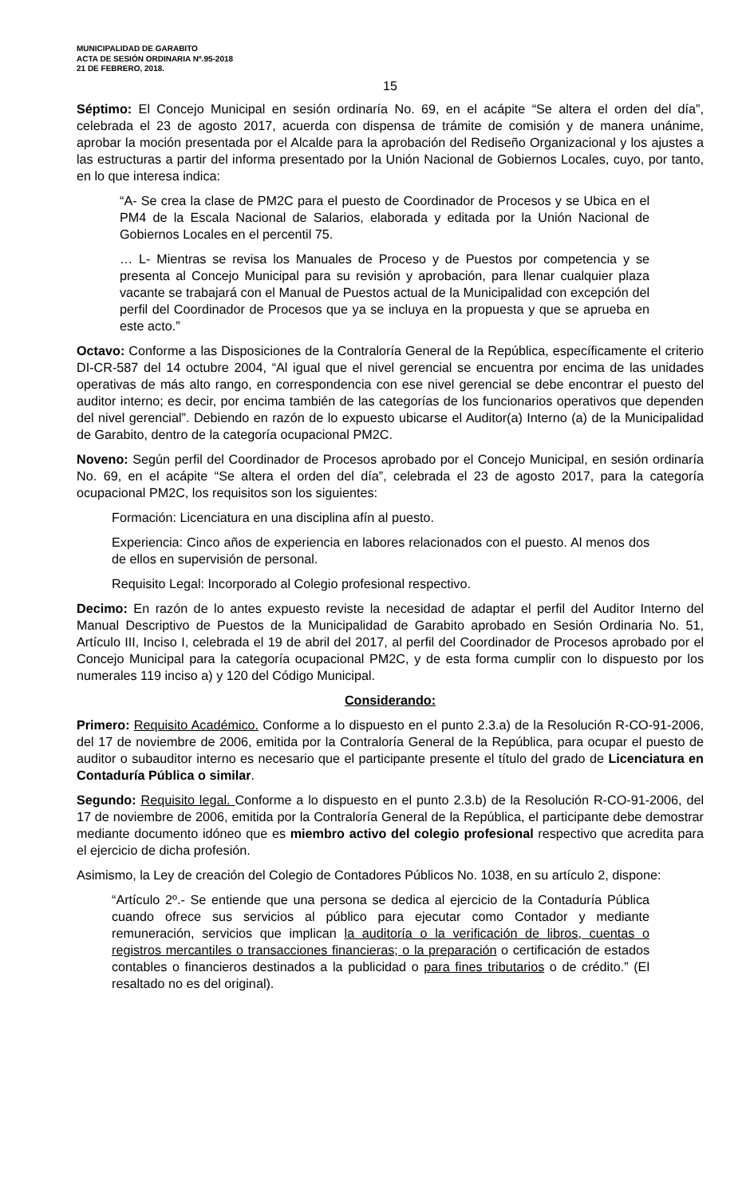MUNICIPALIDAD DE GARABITO
ACTA DE SESIÓN ORDINARIA Nº.95-2018
21 DE FEBRERO, 2018.
15
Séptimo: El Concejo Municipal en sesión ordinaría No. 69, en el acápite “Se altera el orden del día”, celebrada el 23 de agosto 2017, acuerda con dispensa de trámite de comisión y de manera unánime, aprobar la moción presentada por el Alcalde para la aprobación del Rediseño Organizacional y los ajustes a las estructuras a partir del informa presentado por la Unión Nacional de Gobiernos Locales, cuyo, por tanto, en lo que interesa indica:
“A- Se crea la clase de PM2C para el puesto de Coordinador de Procesos y se Ubica en el PM4 de la Escala Nacional de Salarios, elaborada y editada por la Unión Nacional de Gobiernos Locales en el percentil 75.
… L- Mientras se revisa los Manuales de Proceso y de Puestos por competencia y se presenta al Concejo Municipal para su revisión y aprobación, para llenar cualquier plaza vacante se trabajará con el Manual de Puestos actual de la Municipalidad con excepción del perfil del Coordinador de Procesos que ya se incluya en la propuesta y que se aprueba en este acto.”
Octavo: Conforme a las Disposiciones de la Contraloría General de la República, específicamente el criterio DI-CR-587 del 14 octubre 2004, “Al igual que el nivel gerencial se encuentra por encima de las unidades operativas de más alto rango, en correspondencia con ese nivel gerencial se debe encontrar el puesto del auditor interno; es decir, por encima también de las categorías de los funcionarios operativos que dependen del nivel gerencial”. Debiendo en razón de lo expuesto ubicarse el Auditor(a) Interno (a) de la Municipalidad de Garabito, dentro de la categoría ocupacional PM2C.
Noveno: Según perfil del Coordinador de Procesos aprobado por el Concejo Municipal, en sesión ordinaría No. 69, en el acápite “Se altera el orden del día”, celebrada el 23 de agosto 2017, para la categoría ocupacional PM2C, los requisitos son los siguientes:
Formación: Licenciatura en una disciplina afín al puesto.
Experiencia: Cinco años de experiencia en labores relacionados con el puesto. Al menos dos de ellos en supervisión de personal.
Requisito Legal: Incorporado al Colegio profesional respectivo.
Decimo: En razón de lo antes expuesto reviste la necesidad de adaptar el perfil del Auditor Interno del Manual Descriptivo de Puestos de la Municipalidad de Garabito aprobado en Sesión Ordinaria No. 51, Artículo III, Inciso I, celebrada el 19 de abril del 2017, al perfil del Coordinador de Procesos aprobado por el Concejo Municipal para la categoría ocupacional PM2C, y de esta forma cumplir con lo dispuesto por los numerales 119 inciso a) y 120 del Código Municipal.
Considerando:
Primero: Requisito Académico. Conforme a lo dispuesto en el punto 2.3.a) de la Resolución R-CO-91-2006, del 17 de noviembre de 2006, emitida por la Contraloría General de la República, para ocupar el puesto de auditor o subauditor interno es necesario que el participante presente el título del grado de Licenciatura en Contaduría Pública o similar.
Segundo: Requisito legal. Conforme a lo dispuesto en el punto 2.3.b) de la Resolución R-CO-91-2006, del 17 de noviembre de 2006, emitida por la Contraloría General de la República, el participante debe demostrar mediante documento idóneo que es miembro activo del colegio profesional respectivo que acredita para el ejercicio de dicha profesión.
Asimismo, la Ley de creación del Colegio de Contadores Públicos No. 1038, en su artículo 2, dispone:
“Artículo 2º.- Se entiende que una persona se dedica al ejercicio de la Contaduría Pública cuando ofrece sus servicios al público para ejecutar como Contador y mediante remuneración, servicios que implican la auditoría o la verificación de libros, cuentas o registros mercantiles o transacciones financieras; o la preparación o certificación de estados contables o financieros destinados a la publicidad o para fines tributarios o de crédito.” (El resaltado no es del original).